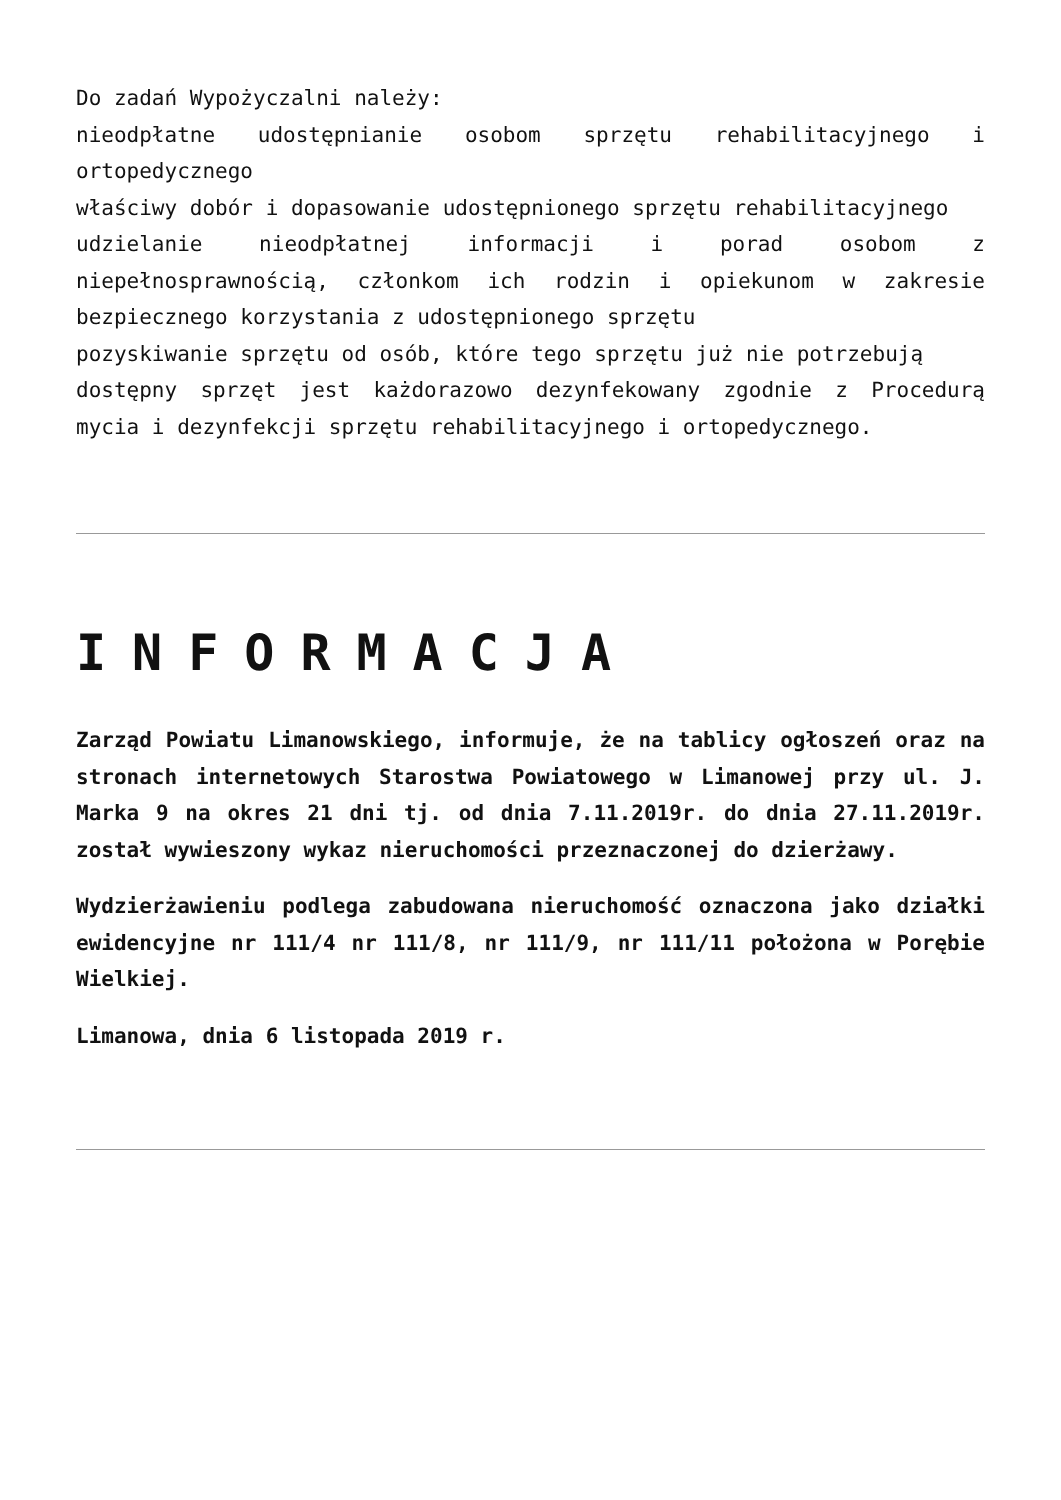Do zadań Wypożyczalni należy:
nieodpłatne udostępnianie osobom sprzętu rehabilitacyjnego i ortopedycznego
właściwy dobór i dopasowanie udostępnionego sprzętu rehabilitacyjnego
udzielanie nieodpłatnej informacji i porad osobom z niepełnosprawnością, członkom ich rodzin i opiekunom w zakresie bezpiecznego korzystania z udostępnionego sprzętu
pozyskiwanie sprzętu od osób, które tego sprzętu już nie potrzebują
dostępny sprzęt jest każdorazowo dezynfekowany zgodnie z Procedurą mycia i dezynfekcji sprzętu rehabilitacyjnego i ortopedycznego.
INFORMACJA
Zarząd Powiatu Limanowskiego, informuje, że na tablicy ogłoszeń oraz na stronach internetowych Starostwa Powiatowego w Limanowej przy ul. J. Marka 9 na okres 21 dni tj. od dnia 7.11.2019r. do dnia 27.11.2019r. został wywieszony wykaz nieruchomości przeznaczonej do dzierżawy.
Wydzierżawieniu podlega zabudowana nieruchomość oznaczona jako działki ewidencyjne nr 111/4 nr 111/8, nr 111/9, nr 111/11 położona w Porębie Wielkiej.
Limanowa, dnia 6 listopada 2019 r.